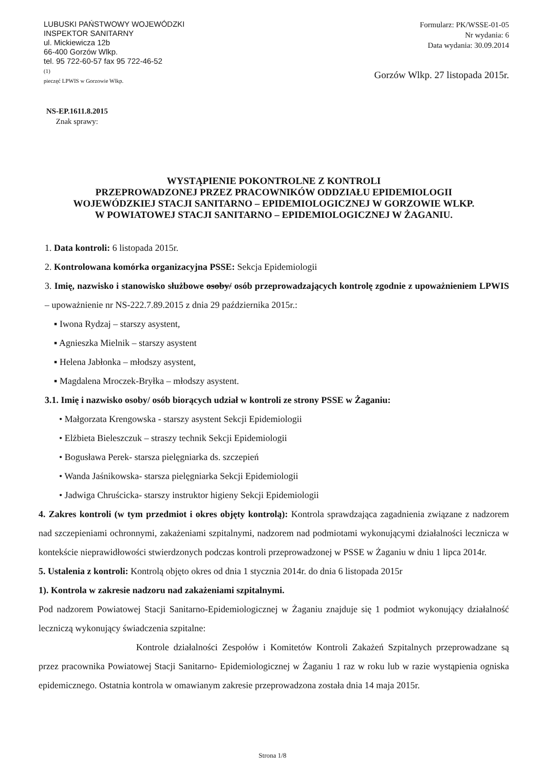LUBUSKI PAŃSTWOWY WOJEWÓDZKI
INSPEKTOR SANITARNY
ul. Mickiewicza 12b
66-400 Gorzów Wlkp.
tel. 95 722-60-57 fax 95 722-46-52
(1)
pieczęć LPWIS w Gorzowie Wlkp.
Formularz: PK/WSSE-01-05
Nr wydania: 6
Data wydania: 30.09.2014
Gorzów Wlkp. 27 listopada 2015r.
NS-EP.1611.8.2015
Znak sprawy:
WYSTĄPIENIE POKONTROLNE Z KONTROLI
PRZEPROWADZONEJ PRZEZ PRACOWNIKÓW ODDZIAŁU EPIDEMIOLOGII
WOJEWÓDZKIEJ STACJI SANITARNO – EPIDEMIOLOGICZNEJ W GORZOWIE WLKP.
W POWIATOWEJ STACJI SANITARNO – EPIDEMIOLOGICZNEJ W ŻAGANIU.
1. Data kontroli: 6 listopada 2015r.
2. Kontrolowana komórka organizacyjna PSSE: Sekcja Epidemiologii
3. Imię, nazwisko i stanowisko służbowe osoby/ osób przeprowadzających kontrolę zgodnie z upoważnieniem LPWIS – upoważnienie nr NS-222.7.89.2015 z dnia 29 października 2015r.:
▪ Iwona Rydzaj – starszy asystent,
▪ Agnieszka Mielnik – starszy asystent
▪ Helena Jabłonka – młodszy asystent,
▪ Magdalena Mroczek-Bryłka – młodszy asystent.
3.1. Imię i nazwisko osoby/ osób biorących udział w kontroli ze strony PSSE w Żaganiu:
• Małgorzata Krengowska - starszy asystent Sekcji Epidemiologii
• Elżbieta Bieleszczuk – straszy technik Sekcji Epidemiologii
• Bogusława Perek- starsza pielęgniarka ds. szczepień
• Wanda Jaśnikowska- starsza pielęgniarka Sekcji Epidemiologii
• Jadwiga Chruścicka- starszy instruktor higieny Sekcji Epidemiologii
4. Zakres kontroli (w tym przedmiot i okres objęty kontrolą): Kontrola sprawdzająca zagadnienia związane z nadzorem nad szczepieniami ochronnymi, zakażeniami szpitalnymi, nadzorem nad podmiotami wykonującymi działalności lecznicza w kontekście nieprawidłowości stwierdzonych podczas kontroli przeprowadzonej w PSSE w Żaganiu w dniu 1 lipca 2014r.
5. Ustalenia z kontroli: Kontrolą objęto okres od dnia 1 stycznia 2014r. do dnia 6 listopada 2015r
1). Kontrola w zakresie nadzoru nad zakażeniami szpitalnymi.
Pod nadzorem Powiatowej Stacji Sanitarno-Epidemiologicznej w Żaganiu znajduje się 1 podmiot wykonujący działalność leczniczą wykonujący świadczenia szpitalne:
Kontrole działalności Zespołów i Komitetów Kontroli Zakażeń Szpitalnych przeprowadzane są przez pracownika Powiatowej Stacji Sanitarno- Epidemiologicznej w Żaganiu 1 raz w roku lub w razie wystąpienia ogniska epidemicznego. Ostatnia kontrola w omawianym zakresie przeprowadzona została dnia 14 maja 2015r.
Strona 1/8